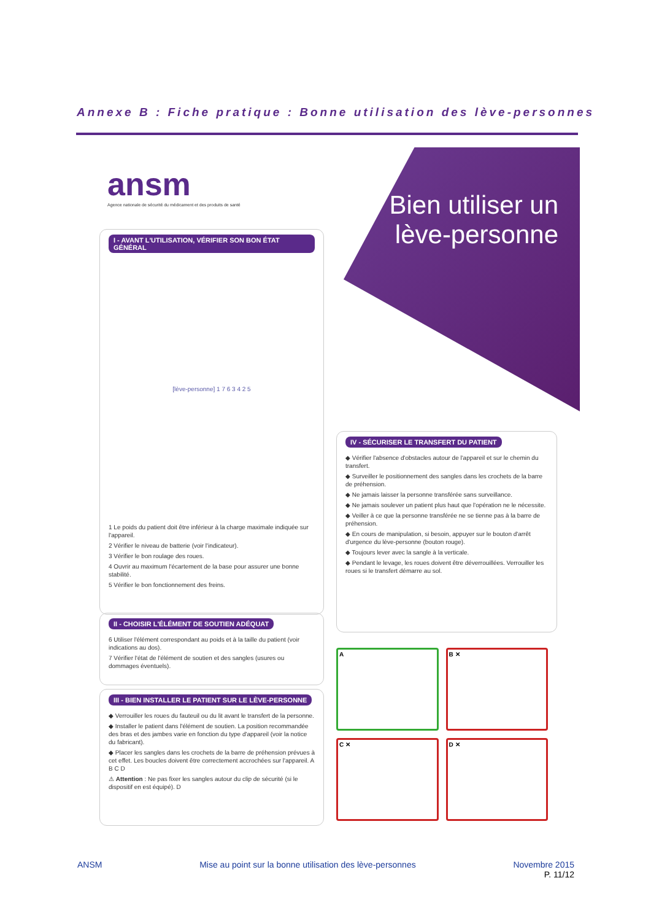Annexe B : Fiche pratique : Bonne utilisation des lève-personnes
ansm
Agence nationale de sécurité du médicament et des produits de santé
Bien utiliser un lève-personne
I - AVANT L'UTILISATION, VÉRIFIER SON BON ÉTAT GÉNÉRAL
[lève-personne] 1 7 6 3 4 2 5
1 Le poids du patient doit être inférieur à la charge maximale indiquée sur l'appareil.
2 Vérifier le niveau de batterie (voir l'indicateur).
3 Vérifier le bon roulage des roues.
4 Ouvrir au maximum l'écartement de la base pour assurer une bonne stabilité.
5 Vérifier le bon fonctionnement des freins.
II - CHOISIR L'ÉLÉMENT DE SOUTIEN ADÉQUAT
6 Utiliser l'élément correspondant au poids et à la taille du patient (voir indications au dos).
7 Vérifier l'état de l'élément de soutien et des sangles (usures ou dommages éventuels).
III - BIEN INSTALLER LE PATIENT SUR LE LÈVE-PERSONNE
◆ Verrouiller les roues du fauteuil ou du lit avant le transfert de la personne.
◆ Installer le patient dans l'élément de soutien. La position recommandée des bras et des jambes varie en fonction du type d'appareil (voir la notice du fabricant).
◆ Placer les sangles dans les crochets de la barre de préhension prévues à cet effet. Les boucles doivent être correctement accrochées sur l'appareil. A B C D
⚠ Attention : Ne pas fixer les sangles autour du clip de sécurité (si le dispositif en est équipé). D
IV - SÉCURISER LE TRANSFERT DU PATIENT
◆ Vérifier l'absence d'obstacles autour de l'appareil et sur le chemin du transfert.
◆ Surveiller le positionnement des sangles dans les crochets de la barre de préhension.
◆ Ne jamais laisser la personne transférée sans surveillance.
◆ Ne jamais soulever un patient plus haut que l'opération ne le nécessite.
◆ Veiller à ce que la personne transférée ne se tienne pas à la barre de préhension.
◆ En cours de manipulation, si besoin, appuyer sur le bouton d'arrêt d'urgence du lève-personne (bouton rouge).
◆ Toujours lever avec la sangle à la verticale.
◆ Pendant le levage, les roues doivent être déverrouillées. Verrouiller les roues si le transfert démarre au sol.
A
B ✕
C ✕
D ✕
ANSM Mise au point sur la bonne utilisation des lève-personnes Novembre 2015
P. 11/12